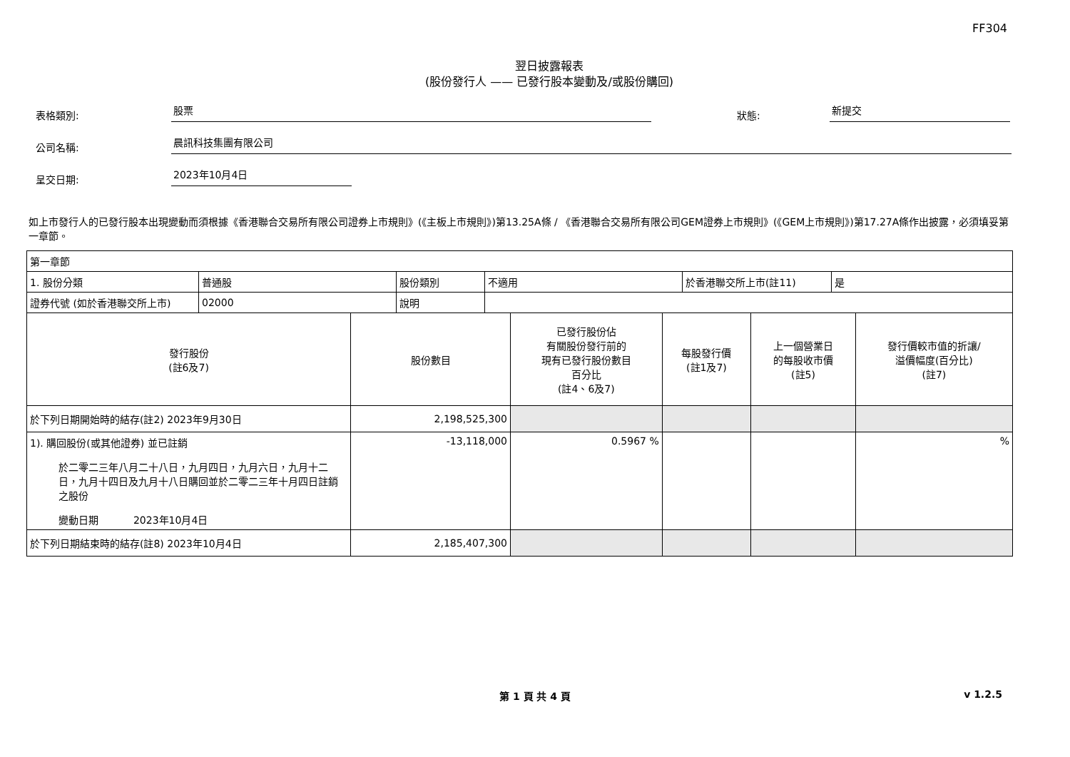FF304
翌日披露報表
(股份發行人 —— 已發行股本變動及/或股份購回)
表格類別: 股票 狀態: 新提交
公司名稱: 晨訊科技集團有限公司
呈交日期: 2023年10月4日
如上市發行人的已發行股本出現變動而須根據《香港聯合交易所有限公司證券上市規則》(《主板上市規則》)第13.25A條 / 《香港聯合交易所有限公司GEM證券上市規則》(《GEM上市規則》)第17.27A條作出披露，必須填妥第一章節。
| 第一章節 | | | | | |
| / 1. 股份分類 / 普通股 / 股份類別 / 不適用 / 於香港聯交所上市(註11) / 是 / / 證券代號 (如於香港聯交所上市) / 02000 / 說明 / / / / | | | | | |
| 發行股份 (註6及7) | 股份數目 | 已發行股份佔 有關股份發行前的 現有已發行股份數目 百分比 (註4、6及7) | 每股發行價 (註1及7) | 上一個營業日 的每股收市價 (註5) | 發行價較市值的折讓/ 溢價幅度(百分比) (註7) |
| 於下列日期開始時的結存(註2) 2023年9月30日 | 2,198,525,300 | | | | |
| 1). 購回股份(或其他證券) 並已註銷 於二零二三年八月二十八日，九月四日，九月六日，九月十二日，九月十四日及九月十八日購回並於二零二三年十月四日註銷之股份 變動日期 2023年10月4日 | -13,118,000 | 0.5967 % | | | % |
| 於下列日期結束時的結存(註8) 2023年10月4日 | 2,185,407,300 | | | | |
第 1 頁 共 4 頁 v 1.2.5